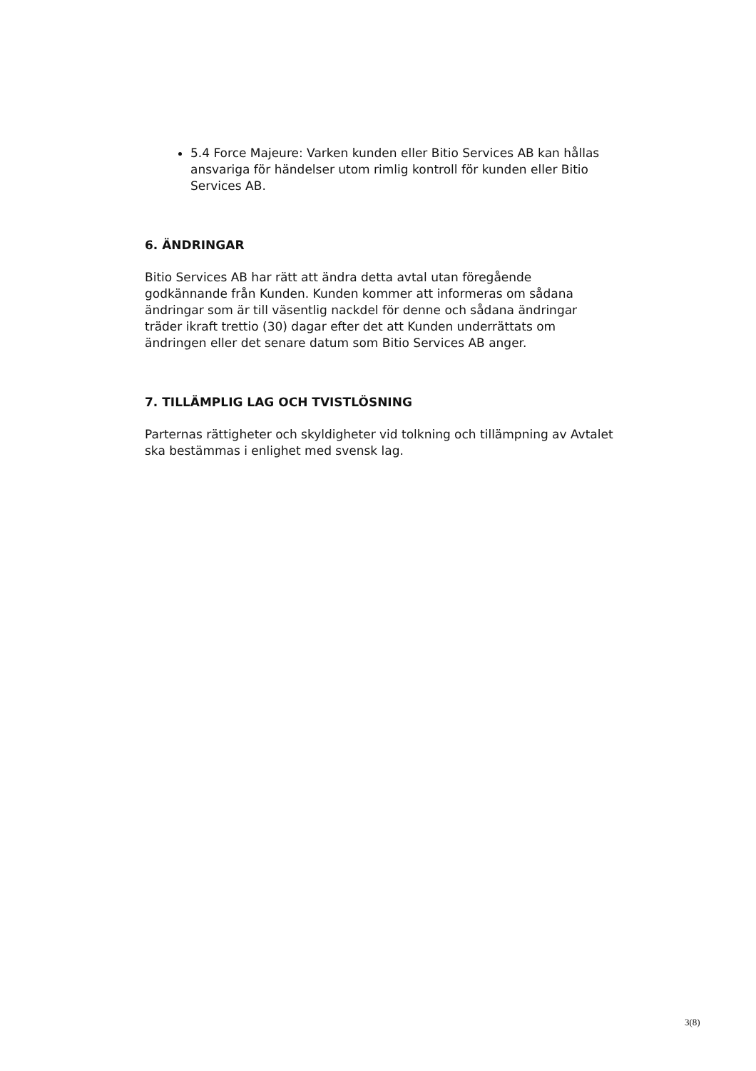5.4 Force Majeure: Varken kunden eller Bitio Services AB kan hållas ansvariga för händelser utom rimlig kontroll för kunden eller Bitio Services AB.
6. ÄNDRINGAR
Bitio Services AB har rätt att ändra detta avtal utan föregående godkännande från Kunden. Kunden kommer att informeras om sådana ändringar som är till väsentlig nackdel för denne och sådana ändringar träder ikraft trettio (30) dagar efter det att Kunden underrättats om ändringen eller det senare datum som Bitio Services AB anger.
7. TILLÄMPLIG LAG OCH TVISTLÖSNING
Parternas rättigheter och skyldigheter vid tolkning och tillämpning av Avtalet ska bestämmas i enlighet med svensk lag.
3(8)